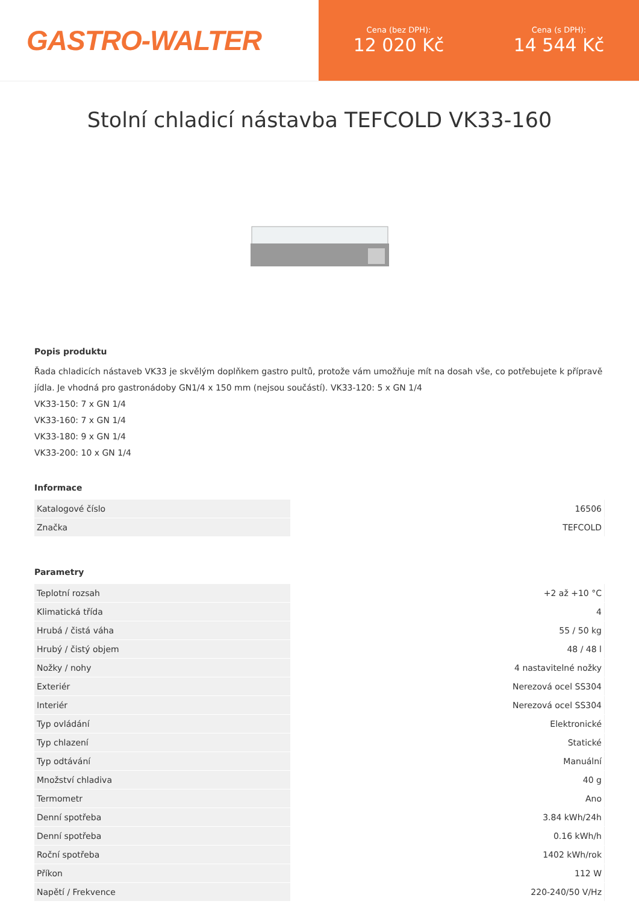GASTRO-WALTER
Cena (bez DPH):
12 020 Kč
Cena (s DPH):
14 544 Kč
Stolní chladicí nástavba TEFCOLD VK33-160
Popis produktu
Řada chladicích nástaveb VK33 je skvělým doplňkem gastro pultů, protože vám umožňuje mít na dosah vše, co potřebujete k přípravě jídla. Je vhodná pro gastronádoby GN1/4 x 150 mm (nejsou součástí). VK33-120: 5 x GN 1/4
VK33-150: 7 x GN 1/4
VK33-160: 7 x GN 1/4
VK33-180: 9 x GN 1/4
VK33-200: 10 x GN 1/4
Informace
| Katalogové číslo | 16506 |
| Značka | TEFCOLD |
Parametry
| Teplotní rozsah | +2 až +10 °C |
| Klimatická třída | 4 |
| Hrubá / čistá váha | 55 / 50 kg |
| Hrubý / čistý objem | 48 / 48 l |
| Nožky / nohy | 4 nastavitelné nožky |
| Exteriér | Nerezová ocel SS304 |
| Interiér | Nerezová ocel SS304 |
| Typ ovládání | Elektronické |
| Typ chlazení | Statické |
| Typ odtávání | Manuální |
| Množství chladiva | 40 g |
| Termometr | Ano |
| Denní spotřeba | 3.84 kWh/24h |
| Denní spotřeba | 0.16 kWh/h |
| Roční spotřeba | 1402 kWh/rok |
| Příkon | 112 W |
| Napětí / Frekvence | 220-240/50 V/Hz |